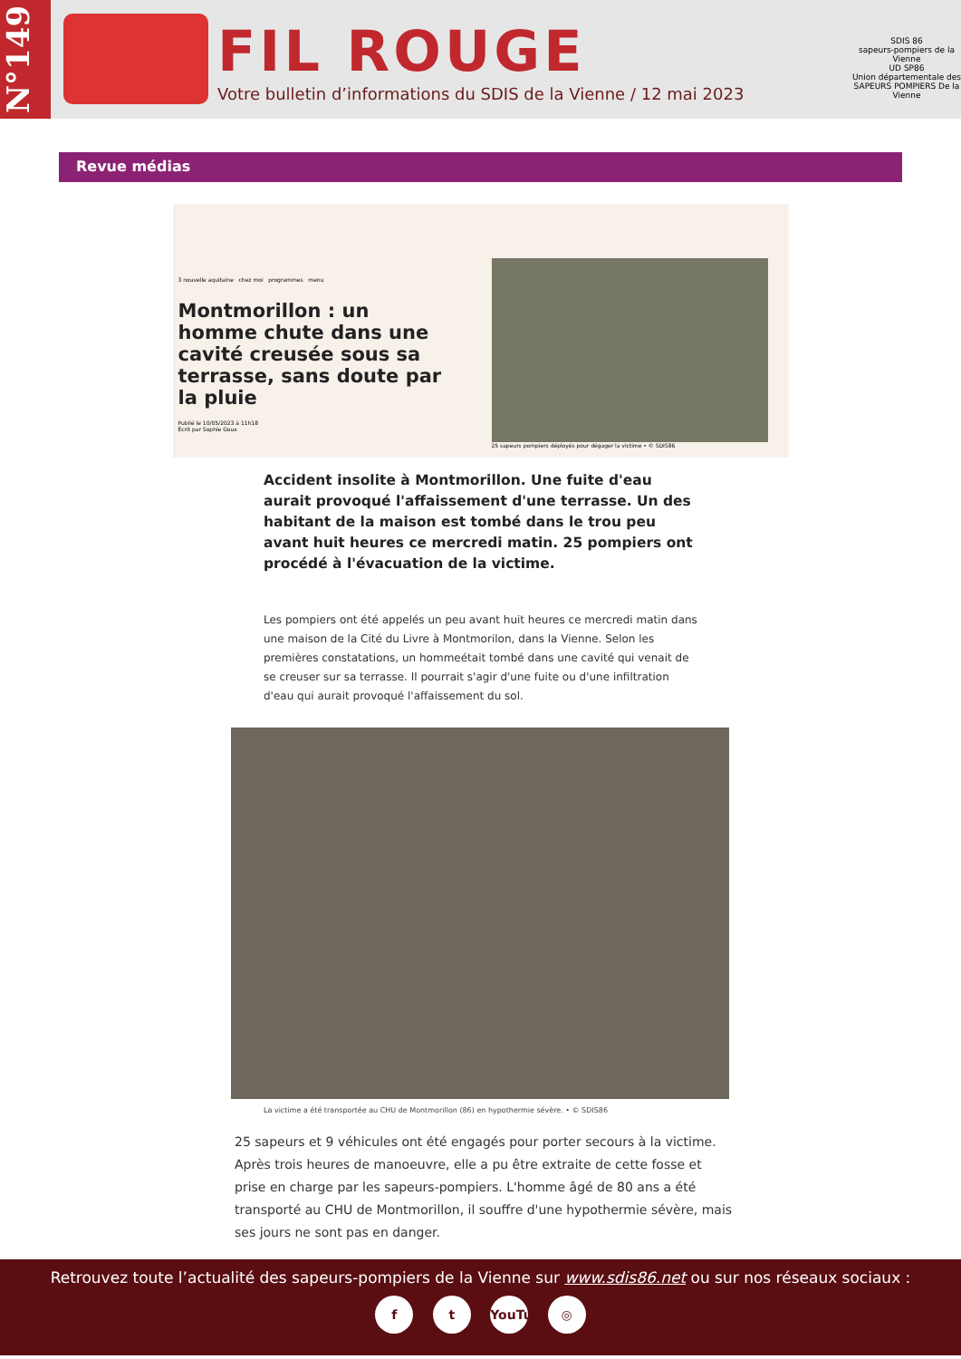N°149
FIL ROUGE
Votre bulletin d’informations du SDIS de la Vienne / 12 mai 2023
SDIS 86
sapeurs-pompiers de la Vienne
UD SP86
Union départementale des SAPEURS POMPIERS De la Vienne
Revue médias
3 nouvelle aquitaine chez moi programmes menu
Montmorillon : un homme chute dans une cavité creusée sous sa terrasse, sans doute par la pluie
Publié le 10/05/2023 à 11h18
Écrit par Sophie Goux
25 sapeurs pompiers déployés pour dégager la victime • © SDIS86
Accident insolite à Montmorillon. Une fuite d'eau aurait provoqué l'affaissement d'une terrasse. Un des habitant de la maison est tombé dans le trou peu avant huit heures ce mercredi matin. 25 pompiers ont procédé à l'évacuation de la victime.
Les pompiers ont été appelés un peu avant huit heures ce mercredi matin dans une maison de la Cité du Livre à Montmorilon, dans la Vienne. Selon les premières constatations, un hommeétait tombé dans une cavité qui venait de se creuser sur sa terrasse. Il pourrait s'agir d'une fuite ou d'une infiltration d'eau qui aurait provoqué l'affaissement du sol.
La victime a été transportée au CHU de Montmorillon (86) en hypothermie sévère. • © SDIS86
25 sapeurs et 9 véhicules ont été engagés pour porter secours à la victime. Après trois heures de manoeuvre, elle a pu être extraite de cette fosse et prise en charge par les sapeurs-pompiers. L'homme âgé de 80 ans a été transporté au CHU de Montmorillon, il souffre d'une hypothermie sévère, mais ses jours ne sont pas en danger.
Retrouvez toute l’actualité des sapeurs-pompiers de la Vienne sur www.sdis86.net ou sur nos réseaux sociaux :
f t YouTube ◎